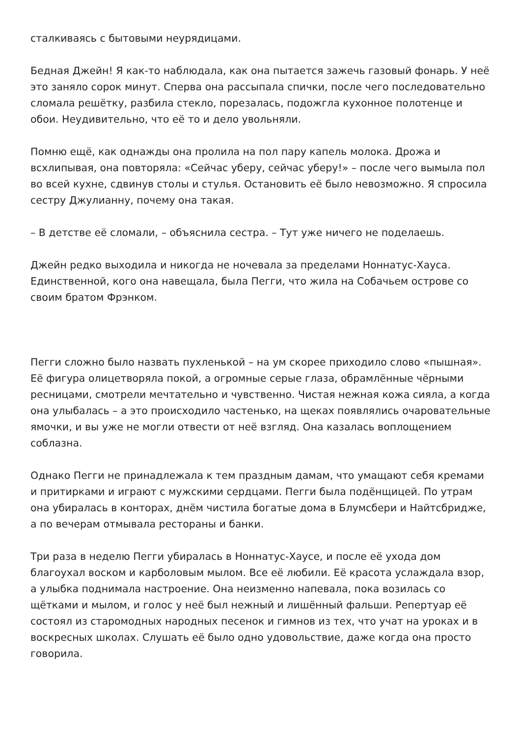сталкиваясь с бытовыми неурядицами.
Бедная Джейн! Я как-то наблюдала, как она пытается зажечь газовый фонарь. У неё это заняло сорок минут. Сперва она рассыпала спички, после чего последовательно сломала решётку, разбила стекло, порезалась, подожгла кухонное полотенце и обои. Неудивительно, что её то и дело увольняли.
Помню ещё, как однажды она пролила на пол пару капель молока. Дрожа и всхлипывая, она повторяла: «Сейчас уберу, сейчас уберу!» – после чего вымыла пол во всей кухне, сдвинув столы и стулья. Остановить её было невозможно. Я спросила сестру Джулианну, почему она такая.
– В детстве её сломали, – объяснила сестра. – Тут уже ничего не поделаешь.
Джейн редко выходила и никогда не ночевала за пределами Ноннатус-Хауса. Единственной, кого она навещала, была Пегги, что жила на Собачьем острове со своим братом Фрэнком.
Пегги сложно было назвать пухленькой – на ум скорее приходило слово «пышная». Её фигура олицетворяла покой, а огромные серые глаза, обрамлённые чёрными ресницами, смотрели мечтательно и чувственно. Чистая нежная кожа сияла, а когда она улыбалась – а это происходило частенько, на щеках появлялись очаровательные ямочки, и вы уже не могли отвести от неё взгляд. Она казалась воплощением соблазна.
Однако Пегги не принадлежала к тем праздным дамам, что умащают себя кремами и притирками и играют с мужскими сердцами. Пегги была подёнщицей. По утрам она убиралась в конторах, днём чистила богатые дома в Блумсбери и Найтсбридже, а по вечерам отмывала рестораны и банки.
Три раза в неделю Пегги убиралась в Ноннатус-Хаусе, и после её ухода дом благоухал воском и карболовым мылом. Все её любили. Её красота услаждала взор, а улыбка поднимала настроение. Она неизменно напевала, пока возилась со щётками и мылом, и голос у неё был нежный и лишённый фальши. Репертуар её состоял из старомодных народных песенок и гимнов из тех, что учат на уроках и в воскресных школах. Слушать её было одно удовольствие, даже когда она просто говорила.